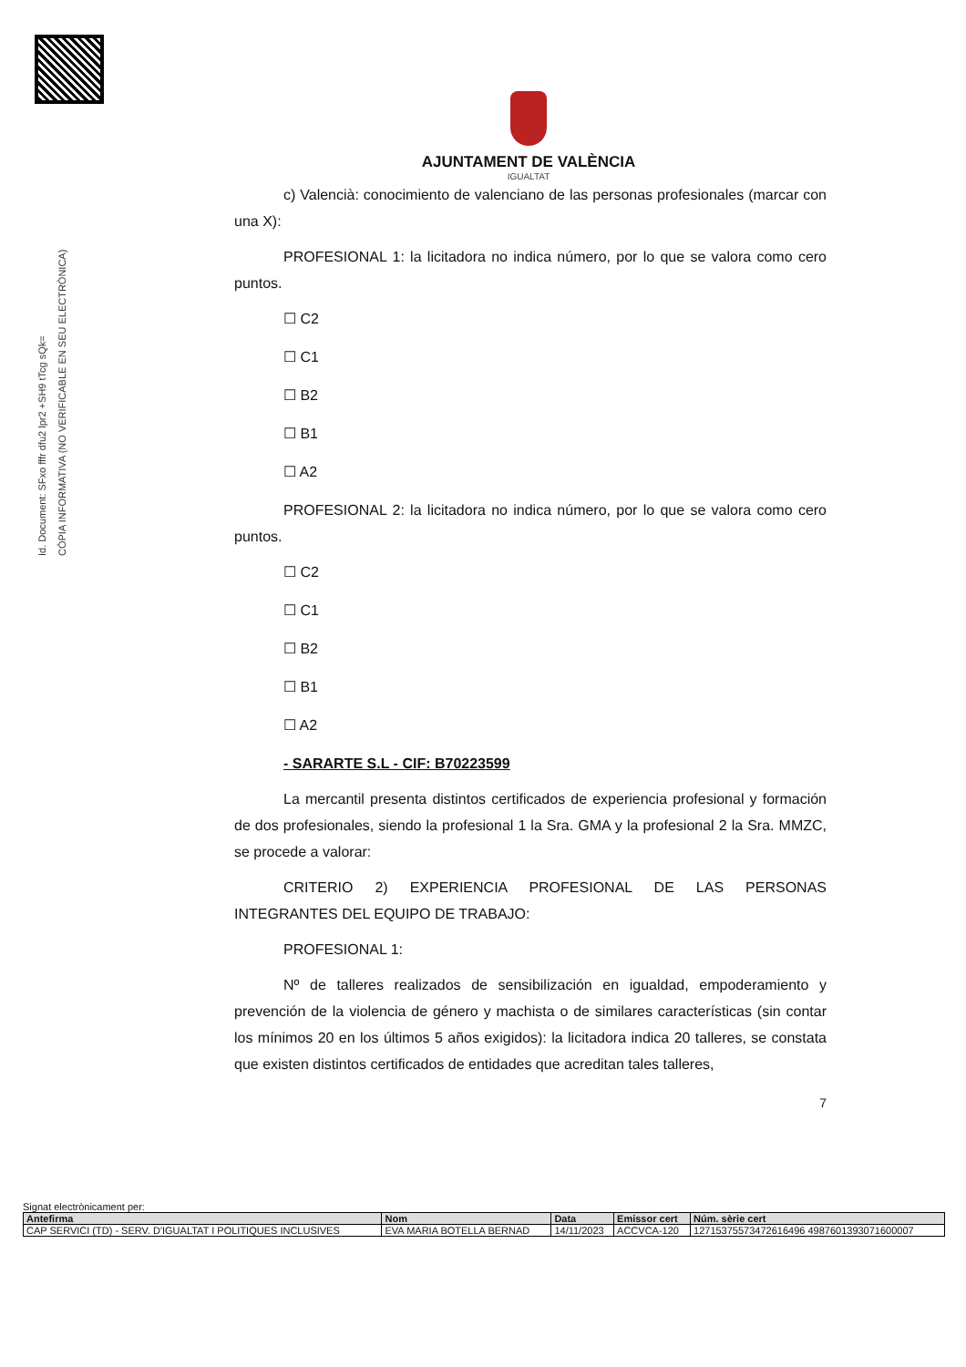Id. Document: SFxo fffr dfu2 lpr2 +SH9 tTcg sQk=
CÒPIA INFORMATIVA (NO VERIFICABLE EN SEU ELECTRÒNICA)
AJUNTAMENT DE VALÈNCIA
IGUALTAT
c) Valencià: conocimiento de valenciano de las personas profesionales (marcar con una X):
PROFESIONAL 1: la licitadora no indica número, por lo que se valora como cero puntos.
☐ C2
☐ C1
☐ B2
☐ B1
☐ A2
PROFESIONAL 2: la licitadora no indica número, por lo que se valora como cero puntos.
☐ C2
☐ C1
☐ B2
☐ B1
☐ A2
- SARARTE S.L - CIF: B70223599
La mercantil presenta distintos certificados de experiencia profesional y formación de dos profesionales, siendo la profesional 1 la Sra. GMA y la profesional 2 la Sra. MMZC, se procede a valorar:
CRITERIO 2) EXPERIENCIA PROFESIONAL DE LAS PERSONAS INTEGRANTES DEL EQUIPO DE TRABAJO:
PROFESIONAL 1:
Nº de talleres realizados de sensibilización en igualdad, empoderamiento y prevención de la violencia de género y machista o de similares características (sin contar los mínimos 20 en los últimos 5 años exigidos): la licitadora indica 20 talleres, se constata que existen distintos certificados de entidades que acreditan tales talleres,
7
Signat electrònicament per:
| Antefirma | Nom | Data | Emissor cert | Núm. sèrie cert |
| --- | --- | --- | --- | --- |
| CAP SERVICI (TD) - SERV. D'IGUALTAT I POLITIQUES INCLUSIVES | EVA MARIA BOTELLA BERNAD | 14/11/2023 | ACCVCA-120 | 12715375573472616496 4987601393071600007 |